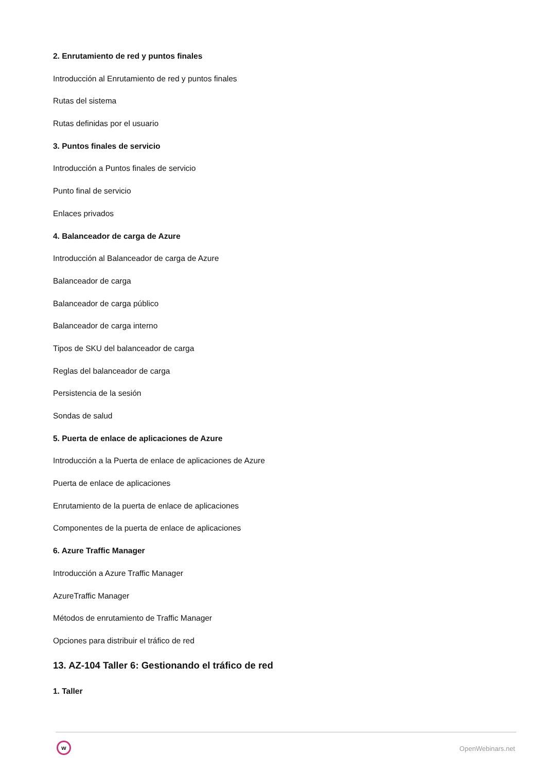2. Enrutamiento de red y puntos finales
Introducción al Enrutamiento de red y puntos finales
Rutas del sistema
Rutas definidas por el usuario
3. Puntos finales de servicio
Introducción a Puntos finales de servicio
Punto final de servicio
Enlaces privados
4. Balanceador de carga de Azure
Introducción al Balanceador de carga de Azure
Balanceador de carga
Balanceador de carga público
Balanceador de carga interno
Tipos de SKU del balanceador de carga
Reglas del balanceador de carga
Persistencia de la sesión
Sondas de salud
5. Puerta de enlace de aplicaciones de Azure
Introducción a la Puerta de enlace de aplicaciones de Azure
Puerta de enlace de aplicaciones
Enrutamiento de la puerta de enlace de aplicaciones
Componentes de la puerta de enlace de aplicaciones
6. Azure Traffic Manager
Introducción a Azure Traffic Manager
AzureTraffic Manager
Métodos de enrutamiento de Traffic Manager
Opciones para distribuir el tráfico de red
13. AZ-104 Taller 6: Gestionando el tráfico de red
1. Taller
w
OpenWebinars.net